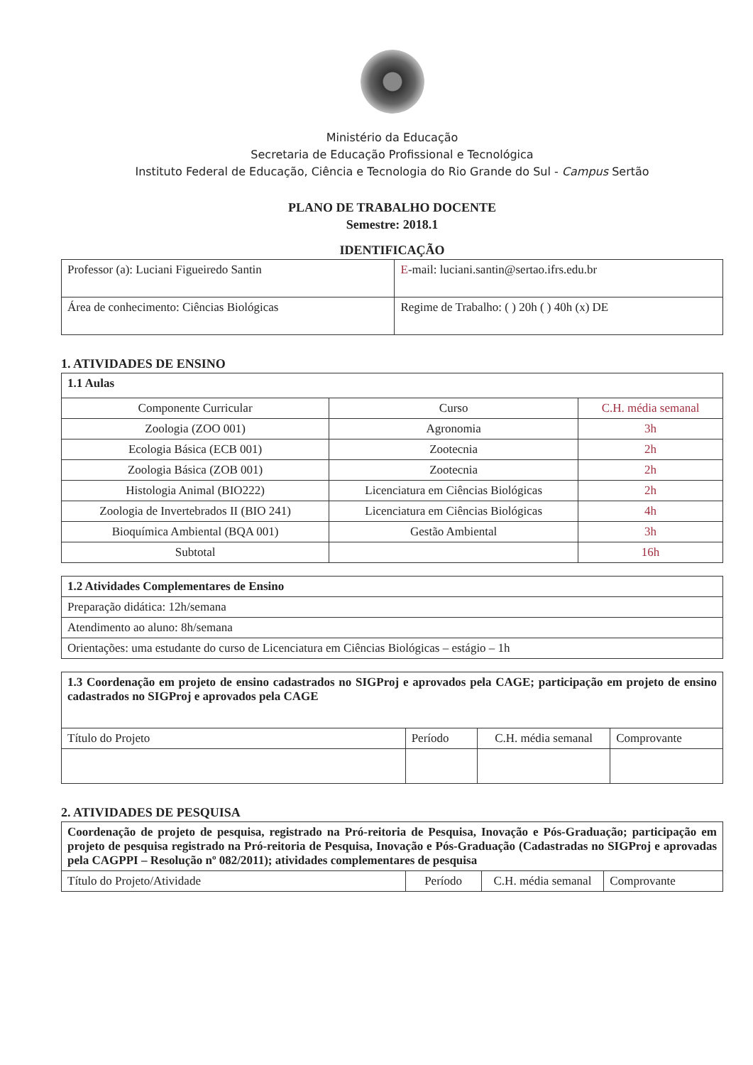Ministério da Educação
Secretaria de Educação Profissional e Tecnológica
Instituto Federal de Educação, Ciência e Tecnologia do Rio Grande do Sul - Campus Sertão
PLANO DE TRABALHO DOCENTE
Semestre: 2018.1
IDENTIFICAÇÃO
| Professor (a): Luciani Figueiredo Santin | E -mail: luciani.santin@sertao.ifrs.edu.br |
| Área de conhecimento: Ciências Biológicas | Regime de Trabalho: ( ) 20h ( ) 40h (x) DE |
1. ATIVIDADES DE ENSINO
| 1.1 Aulas | | |
| Componente Curricular | Curso | C.H. média semanal |
| Zoologia (ZOO 001) | Agronomia | 3h |
| Ecologia Básica (ECB 001) | Zootecnia | 2h |
| Zoologia Básica (ZOB 001) | Zootecnia | 2h |
| Histologia Animal (BIO222) | Licenciatura em Ciências Biológicas | 2h |
| Zoologia de Invertebrados II (BIO 241) | Licenciatura em Ciências Biológicas | 4h |
| Bioquímica Ambiental (BQA 001) | Gestão Ambiental | 3h |
| Subtotal | | 16h |
| 1.2 Atividades Complementares de Ensino |
| Preparação didática: 12h/semana |
| Atendimento ao aluno: 8h/semana |
| Orientações: uma estudante do curso de Licenciatura em Ciências Biológicas – estágio – 1h |
| 1.3 Coordenação em projeto de ensino cadastrados no SIGProj e aprovados pela CAGE; participação em projeto de ensino cadastrados no SIGProj e aprovados pela CAGE | | | |
| Título do Projeto | Período | C.H. média semanal | Comprovante |
2. ATIVIDADES DE PESQUISA
| Coordenação de projeto de pesquisa, registrado na Pró-reitoria de Pesquisa, Inovação e Pós-Graduação; participação em projeto de pesquisa registrado na Pró-reitoria de Pesquisa, Inovação e Pós-Graduação (Cadastradas no SIGProj e aprovadas pela CAGPPI – Resolução nº 082/2011); atividades complementares de pesquisa | | | |
| Título do Projeto/Atividade | Período | C.H. média semanal | Comprovante |